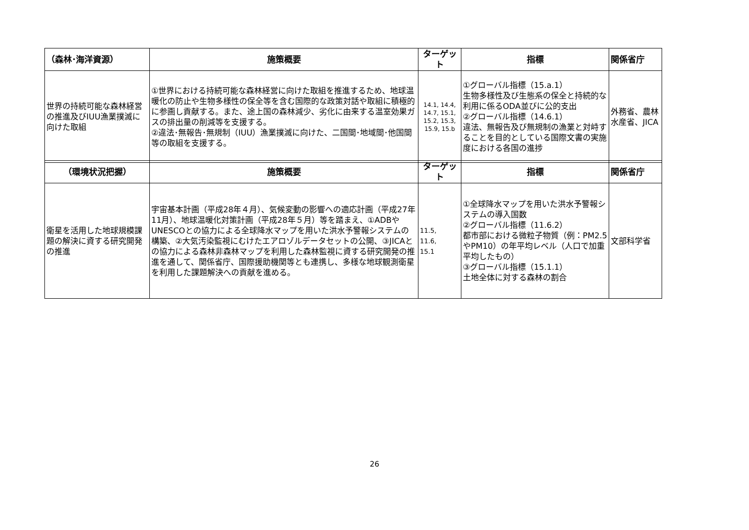| （森林･海洋資源） | 施策概要 | ターゲット | 指標 | 関係省庁 |
| --- | --- | --- | --- | --- |
| 世界の持続可能な森林経営の推進及びIUU漁業撲滅に向けた取組 | ①世界における持続可能な森林経営に向けた取組を推進するため、地球温暖化の防止や生物多様性の保全等を含む国際的な政策対話や取組に積極的に参画し貢献する。また、途上国の森林減少、劣化に由来する温室効果ガスの排出量の削減等を支援する。 ②違法･無報告･無規制（IUU）漁業撲滅に向けた、二国間･地域間･他国間等の取組を支援する。 | 14.1, 14.4, 14.7, 15.1, 15.2, 15.3, 15.9, 15.b | ①グローバル指標（15.a.1） 生物多様性及び生態系の保全と持続的な利用に係るODA並びに公的支出 ②グローバル指標（14.6.1） 違法、無報告及び無規制の漁業と対峙することを目的としている国際文書の実施度における各国の進捗 | 外務省、農林水産省、JICA |
| （環境状況把握） | 施策概要 | ターゲット | 指標 | 関係省庁 |
| --- | --- | --- | --- | --- |
| 衛星を活用した地球規模課題の解決に資する研究開発の推進 | 宇宙基本計画（平成28年４月）、気候変動の影響への適応計画（平成27年11月）、地球温暖化対策計画（平成28年５月）等を踏まえ、①ADBやUNESCOとの協力による全球降水マップを用いた洪水予警報システムの構築、②大気汚染監視にむけたエアロゾルデータセットの公開、③JICAとの協力による森林非森林マップを利用した森林監視に資する研究開発の推進を通して、関係省庁、国際援助機関等とも連携し、多様な地球観測衛星を利用した課題解決への貢献を進める。 | 11.5, 11.6, 15.1 | ①全球降水マップを用いた洪水予警報システムの導入国数 ②グローバル指標（11.6.2） 都市部における微粒子物質（例：PM2.5やPM10）の年平均レベル（人口で加重平均したもの） ③グローバル指標（15.1.1） 土地全体に対する森林の割合 | 文部科学省 |
26